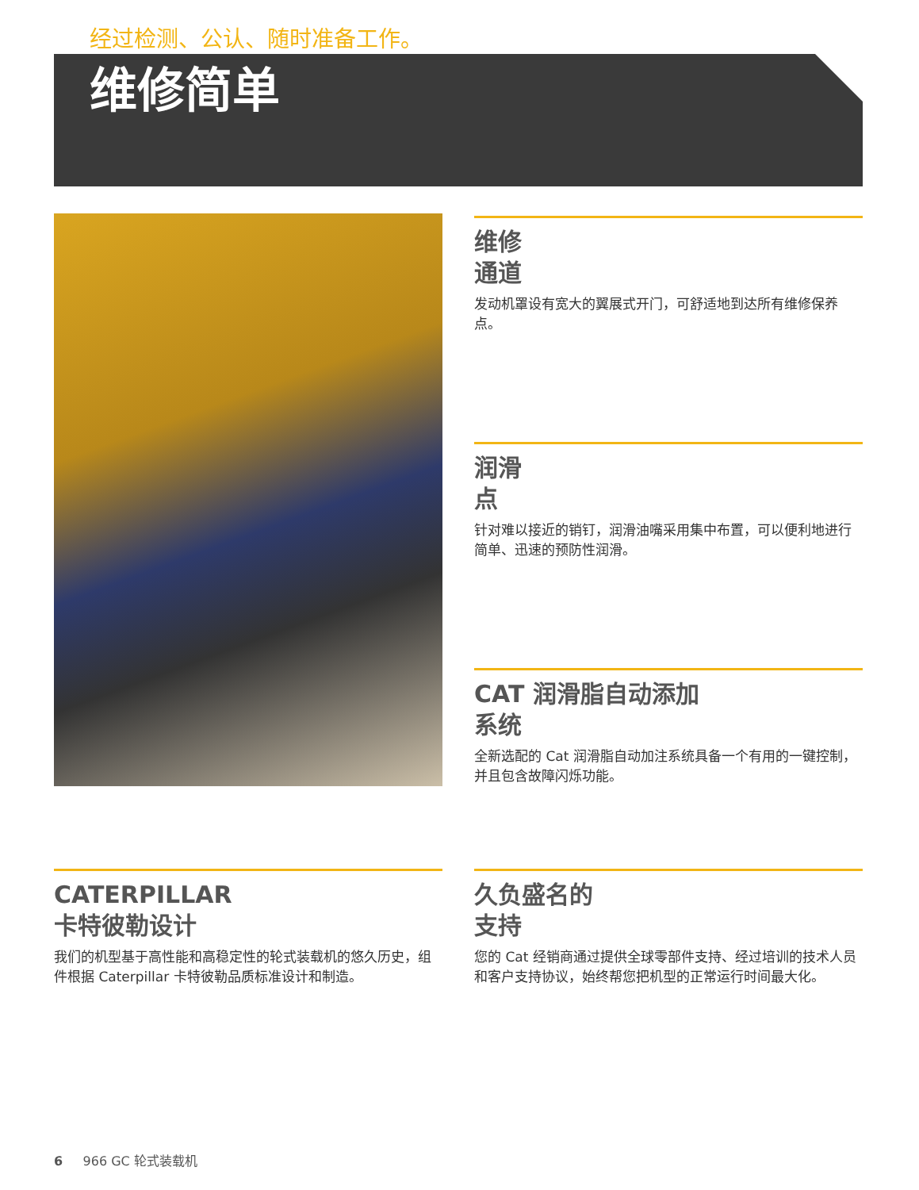经过检测、公认、随时准备工作。
维修简单
维修
通道
发动机罩设有宽大的翼展式开门，可舒适地到达所有维修保养点。
润滑
点
针对难以接近的销钉，润滑油嘴采用集中布置，可以便利地进行简单、迅速的预防性润滑。
CAT 润滑脂自动添加
系统
全新选配的 Cat 润滑脂自动加注系统具备一个有用的一键控制，并且包含故障闪烁功能。
CATERPILLAR
卡特彼勒设计
我们的机型基于高性能和高稳定性的轮式装载机的悠久历史，组件根据 Caterpillar 卡特彼勒品质标准设计和制造。
久负盛名的
支持
您的 Cat 经销商通过提供全球零部件支持、经过培训的技术人员和客户支持协议，始终帮您把机型的正常运行时间最大化。
6 966 GC 轮式装载机